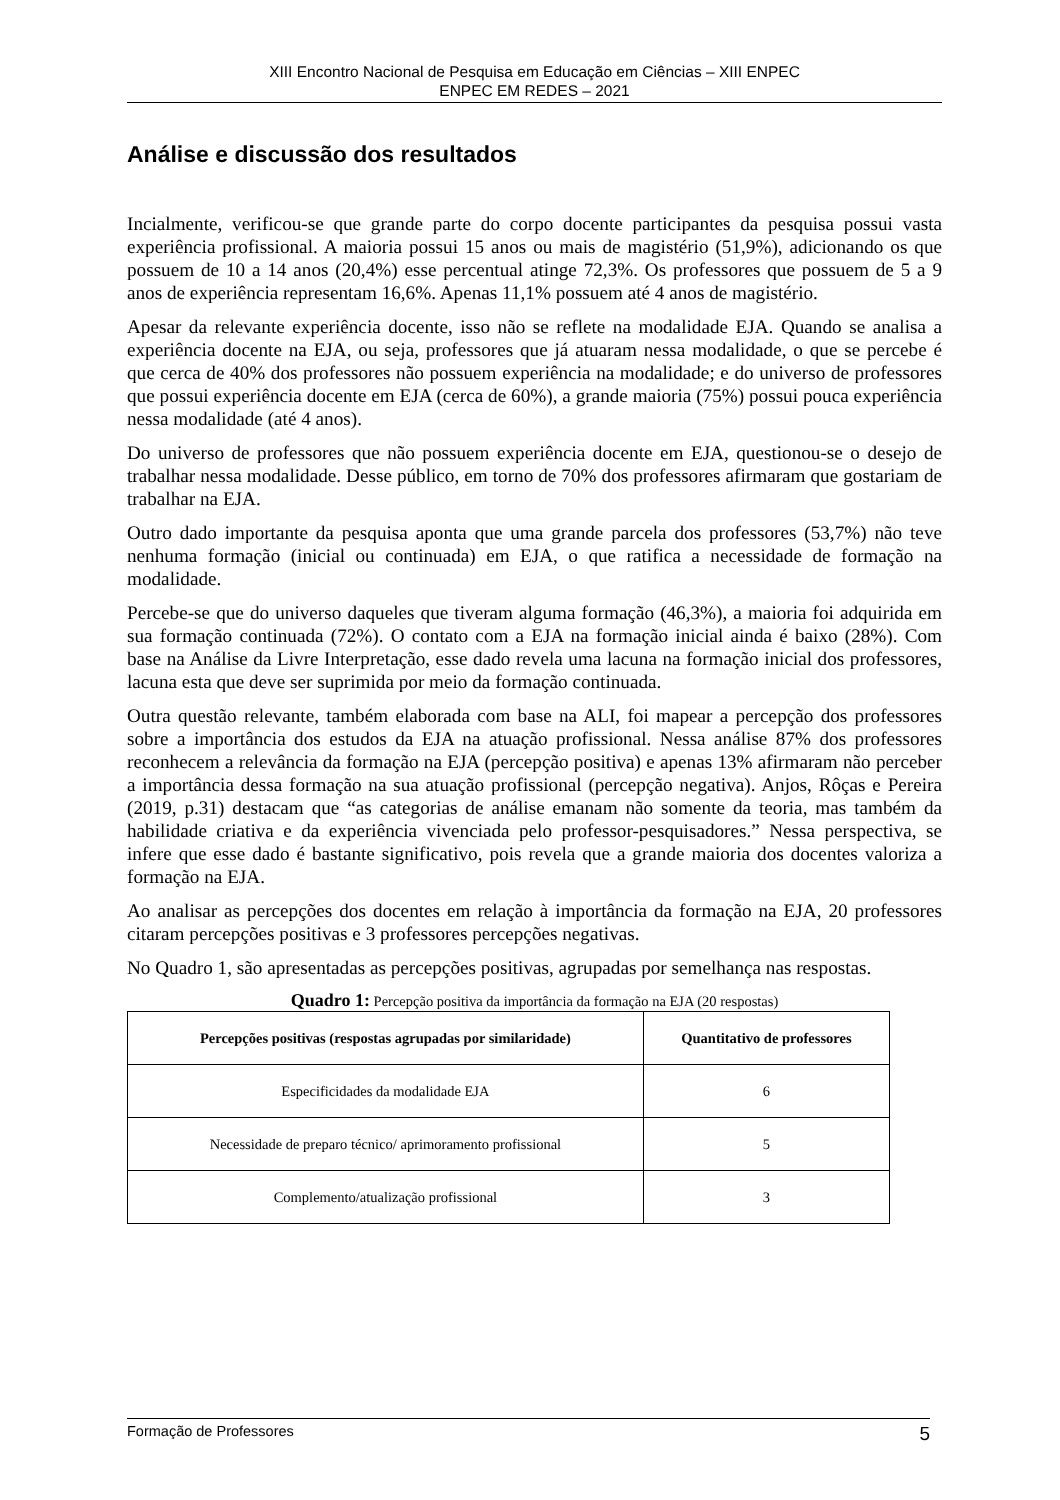XIII Encontro Nacional de Pesquisa em Educação em Ciências – XIII ENPEC
ENPEC EM REDES – 2021
Análise e discussão dos resultados
Incialmente, verificou-se que grande parte do corpo docente participantes da pesquisa possui vasta experiência profissional. A maioria possui 15 anos ou mais de magistério (51,9%), adicionando os que possuem de 10 a 14 anos (20,4%) esse percentual atinge 72,3%. Os professores que possuem de 5 a 9 anos de experiência representam 16,6%. Apenas 11,1% possuem até 4 anos de magistério.
Apesar da relevante experiência docente, isso não se reflete na modalidade EJA. Quando se analisa a experiência docente na EJA, ou seja, professores que já atuaram nessa modalidade, o que se percebe é que cerca de 40% dos professores não possuem experiência na modalidade; e do universo de professores que possui experiência docente em EJA (cerca de 60%), a grande maioria (75%) possui pouca experiência nessa modalidade (até 4 anos).
Do universo de professores que não possuem experiência docente em EJA, questionou-se o desejo de trabalhar nessa modalidade. Desse público, em torno de 70% dos professores afirmaram que gostariam de trabalhar na EJA.
Outro dado importante da pesquisa aponta que uma grande parcela dos professores (53,7%) não teve nenhuma formação (inicial ou continuada) em EJA, o que ratifica a necessidade de formação na modalidade.
Percebe-se que do universo daqueles que tiveram alguma formação (46,3%), a maioria foi adquirida em sua formação continuada (72%). O contato com a EJA na formação inicial ainda é baixo (28%). Com base na Análise da Livre Interpretação, esse dado revela uma lacuna na formação inicial dos professores, lacuna esta que deve ser suprimida por meio da formação continuada.
Outra questão relevante, também elaborada com base na ALI, foi mapear a percepção dos professores sobre a importância dos estudos da EJA na atuação profissional. Nessa análise 87% dos professores reconhecem a relevância da formação na EJA (percepção positiva) e apenas 13% afirmaram não perceber a importância dessa formação na sua atuação profissional (percepção negativa). Anjos, Rôças e Pereira (2019, p.31) destacam que “as categorias de análise emanam não somente da teoria, mas também da habilidade criativa e da experiência vivenciada pelo professor-pesquisadores.” Nessa perspectiva, se infere que esse dado é bastante significativo, pois revela que a grande maioria dos docentes valoriza a formação na EJA.
Ao analisar as percepções dos docentes em relação à importância da formação na EJA, 20 professores citaram percepções positivas e 3 professores percepções negativas.
No Quadro 1, são apresentadas as percepções positivas, agrupadas por semelhança nas respostas.
Quadro 1: Percepção positiva da importância da formação na EJA (20 respostas)
| Percepções positivas (respostas agrupadas por similaridade) | Quantitativo de professores |
| --- | --- |
| Especificidades da modalidade EJA | 6 |
| Necessidade de preparo técnico/ aprimoramento profissional | 5 |
| Complemento/atualização profissional | 3 |
Formação de Professores 5